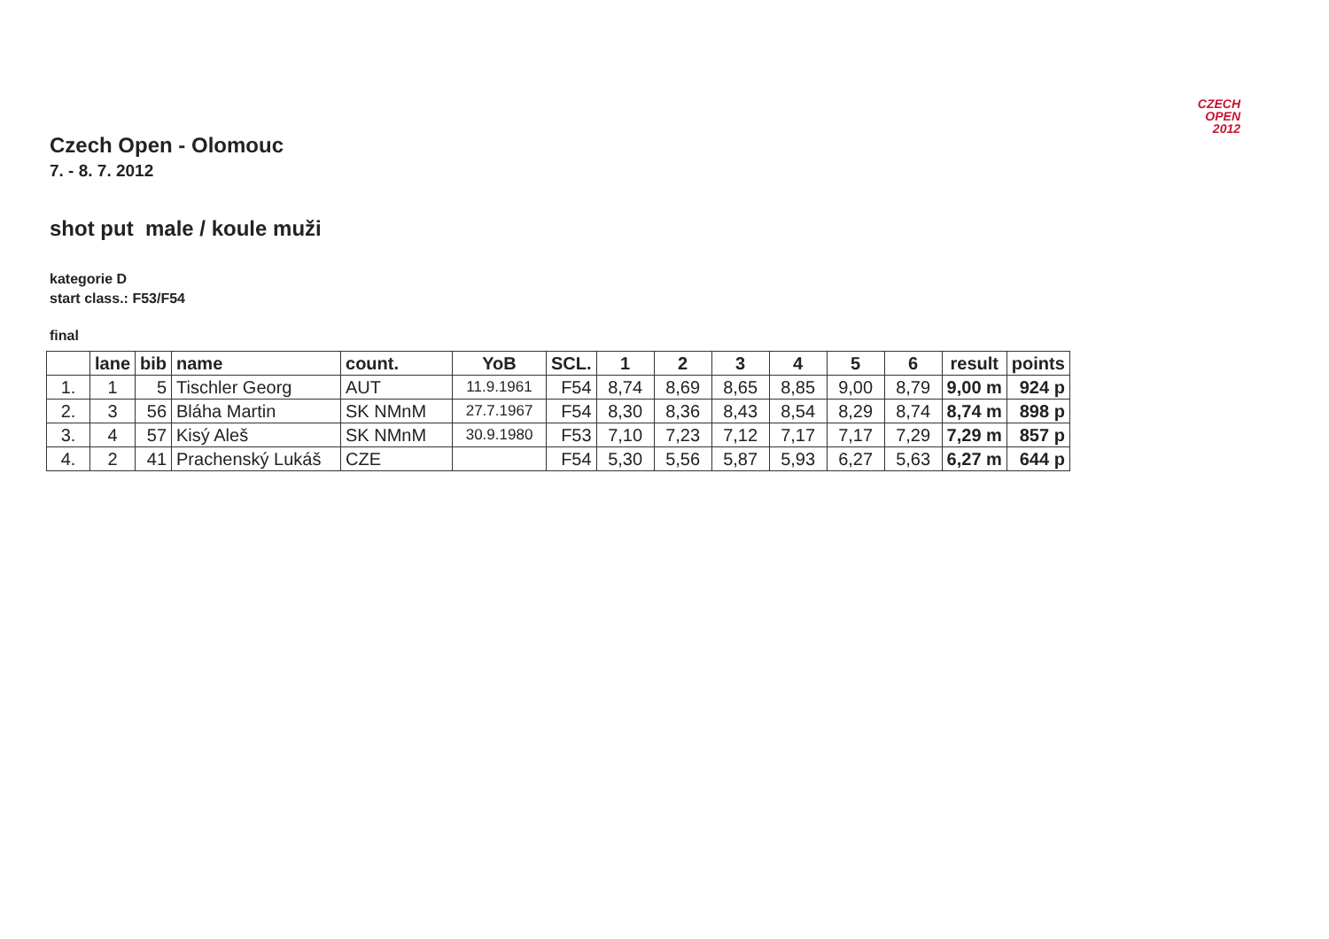CZECH
OPEN
2012
Czech Open - Olomouc
7. - 8. 7. 2012
shot put male / koule muži
kategorie D
start class.: F53/F54
final
| | lane | bib | name | count. | YoB | SCL. | 1 | 2 | 3 | 4 | 5 | 6 | result | points |
| --- | --- | --- | --- | --- | --- | --- | --- | --- | --- | --- | --- | --- | --- | --- |
| 1. | 1 | 5 | Tischler Georg | AUT | 11.9.1961 | F54 | 8,74 | 8,69 | 8,65 | 8,85 | 9,00 | 8,79 | 9,00 m | 924 p |
| 2. | 3 | 56 | Bláha Martin | SK NMnM | 27.7.1967 | F54 | 8,30 | 8,36 | 8,43 | 8,54 | 8,29 | 8,74 | 8,74 m | 898 p |
| 3. | 4 | 57 | Kisý Aleš | SK NMnM | 30.9.1980 | F53 | 7,10 | 7,23 | 7,12 | 7,17 | 7,17 | 7,29 | 7,29 m | 857 p |
| 4. | 2 | 41 | Prachenský Lukáš | CZE | | F54 | 5,30 | 5,56 | 5,87 | 5,93 | 6,27 | 5,63 | 6,27 m | 644 p |